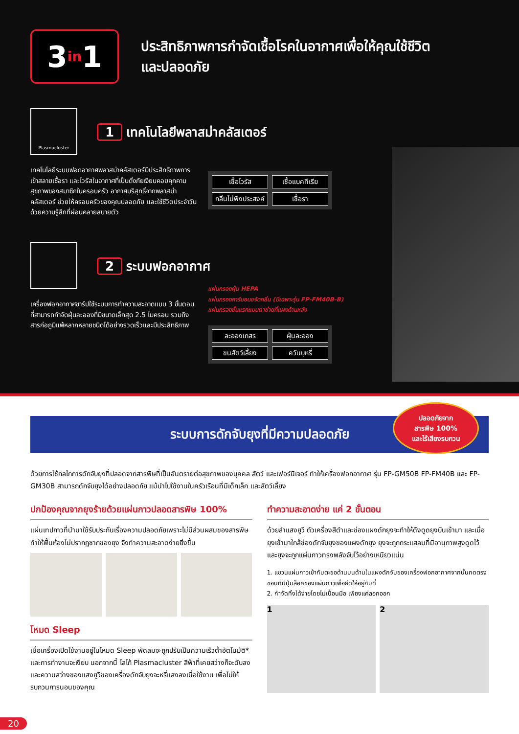3 in 1
ประสิทธิภาพการกำจัดเชื้อโรคในอากาศเพื่อให้คุณใช้ชีวิต
และปลอดภัย
Plasmacluster
1 เทคโนโลยีพลาสม่าคลัสเตอร์
เทคโนโลยีระบบฟอกอากาศพลาสม่าคลัสเตอร์มีประสิทธิภาพการเข้าสลายเชื้อรา และไวรัสในอากาศที่เป็นดั่งภัยเงียบคอยคุกคามสุขภาพของสมาชิกในครอบครัว อากาศบริสุทธิ์จากพลาสม่าคลัสเตอร์ ช่วยให้ครอบครัวของคุณปลอดภัย และใช้ชีวิตประจำวันด้วยความรู้สึกที่ผ่อนคลายสบายตัว
เชื้อไวรัส
เชื้อแบคทีเรีย
กลิ่นไม่พึงประสงค์
เชื้อรา
2 ระบบฟอกอากาศ
แผ่นกรองฝุ่น HEPA
แผ่นกรองคาร์บอนขจัดกลิ่น (มีเฉพาะรุ่น FP-FM40B-B)
แผ่นกรองชั้นแรกแบบตาข่ายที่แผงด้านหลัง
เครื่องฟอกอากาศชาร์ปใช้ระบบการทำความสะอาดแบบ 3 ขั้นตอนที่สามารถกำจัดฝุ่นละอองที่มีขนาดเล็กสุด 2.5 ไมครอน รวมถึงสารก่อภูมิแพ้หลากหลายชนิดได้อย่างรวดเร็วและมีประสิทธิภาพ
ละอองเกสร
ฝุ่นละออง
ขนสัตว์เลี้ยง
ควันบุหรี่
ระบบการดักจับยุงที่มีความปลอดภัย
ปลอดภัยจาก
สารพิษ 100%
และไร้เสียงรบกวน
ด้วยการใช้กลไกการดักจับยุงที่ปลอดจากสารพิษที่เป็นอันตรายต่อสุขภาพของบุคคล สัตว์ และเฟอร์นิเจอร์ ทำให้เครื่องฟอกอากาศ รุ่น FP-GM50B FP-FM40B และ FP-GM30B สามารถดักจับยุงได้อย่างปลอดภัย แม้นำไปใช้งานในครัวเรือนที่มีเด็กเล็ก และสัตว์เลี้ยง
ปกป้องคุณจากยุงร้ายด้วยแผ่นกาวปลอดสารพิษ 100%
แผ่นเทปกาวที่นำมาใช้รับประกันเรื่องความปลอดภัยเพราะไม่มีส่วนผสมของสารพิษ ทำให้พื้นห้องไม่ปรากฏซากของยุง จึงทำความสะอาดง่ายยิ่งขึ้น
โหมด Sleep
เมื่อเครื่องเปิดใช้งานอยู่ในโหมด Sleep พัดลมจะถูกปรับเป็นความเร็วต่ำอัตโนมัติ* และการทำงานจะเงียบ นอกจากนี้ โลโก้ Plasmacluster สีฟ้าที่เคยสว่างก็จะดับลง และความสว่างของแสงยูวีของเครื่องดักจับยุงจะหรี่แสงลงเมื่อใช้งาน เพื่อไม่ให้รบกวนการนอนของคุณ
ทำความสะอาดง่าย แค่ 2 ขั้นตอน
ด้วยลำแสงยูวี ตัวเครื่องสีดำและช่องแผงดักยุงจะทำให้ดึงดูดยุงบินเข้ามา และเมื่อยุงเข้ามาใกล้ช่องดักจับยุงของแผงดักยุง ยุงจะถูกกระแสลมที่มีอานุภาพสูงดูดไว้ และยุงจะถูกแผ่นกาวทรงพลังจับไว้อย่างเหนียวแน่น
1. แขวนแผ่นกาวเข้ากับตะขอด้านบนด้านในแผงดักจับของเครื่องฟอกอากาศจากนั้นกดตรงขอบที่มีปุ่มล็อคของแผ่นกาวเพื่อยึดให้อยู่กับที่
2. กำจัดทิ้งได้ง่ายโดยไม่เปื้อนมือ เพียงแค่ลอกออก
1 2
20